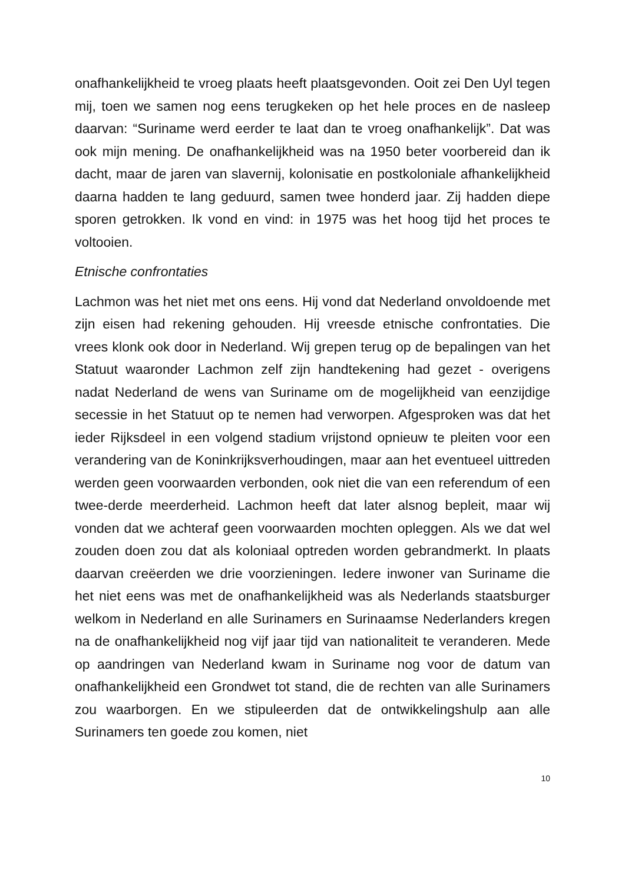onafhankelijkheid te vroeg plaats heeft plaatsgevonden. Ooit zei Den Uyl tegen mij, toen we samen nog eens terugkeken op het hele proces en de nasleep daarvan: “Suriname werd eerder te laat dan te vroeg onafhankelijk”. Dat was ook mijn mening. De onafhankelijkheid was na 1950 beter voorbereid dan ik dacht, maar de jaren van slavernij, kolonisatie en postkoloniale afhankelijkheid daarna hadden te lang geduurd, samen twee honderd jaar. Zij hadden diepe sporen getrokken. Ik vond en vind: in 1975 was het hoog tijd het proces te voltooien.
Etnische confrontaties
Lachmon was het niet met ons eens. Hij vond dat Nederland onvoldoende met zijn eisen had rekening gehouden. Hij vreesde etnische confrontaties. Die vrees klonk ook door in Nederland. Wij grepen terug op de bepalingen van het Statuut waaronder Lachmon zelf zijn handtekening had gezet - overigens nadat Nederland de wens van Suriname om de mogelijkheid van eenzijdige secessie in het Statuut op te nemen had verworpen. Afgesproken was dat het ieder Rijksdeel in een volgend stadium vrijstond opnieuw te pleiten voor een verandering van de Koninkrijksverhoudingen, maar aan het eventueel uittreden werden geen voorwaarden verbonden, ook niet die van een referendum of een twee-derde meerderheid. Lachmon heeft dat later alsnog bepleit, maar wij vonden dat we achteraf geen voorwaarden mochten opleggen. Als we dat wel zouden doen zou dat als koloniaal optreden worden gebrandmerkt. In plaats daarvan creëerden we drie voorzieningen. Iedere inwoner van Suriname die het niet eens was met de onafhankelijkheid was als Nederlands staatsburger welkom in Nederland en alle Surinamers en Surinaamse Nederlanders kregen na de onafhankelijkheid nog vijf jaar tijd van nationaliteit te veranderen. Mede op aandringen van Nederland kwam in Suriname nog voor de datum van onafhankelijkheid een Grondwet tot stand, die de rechten van alle Surinamers zou waarborgen. En we stipuleerden dat de ontwikkelingshulp aan alle Surinamers ten goede zou komen, niet
10